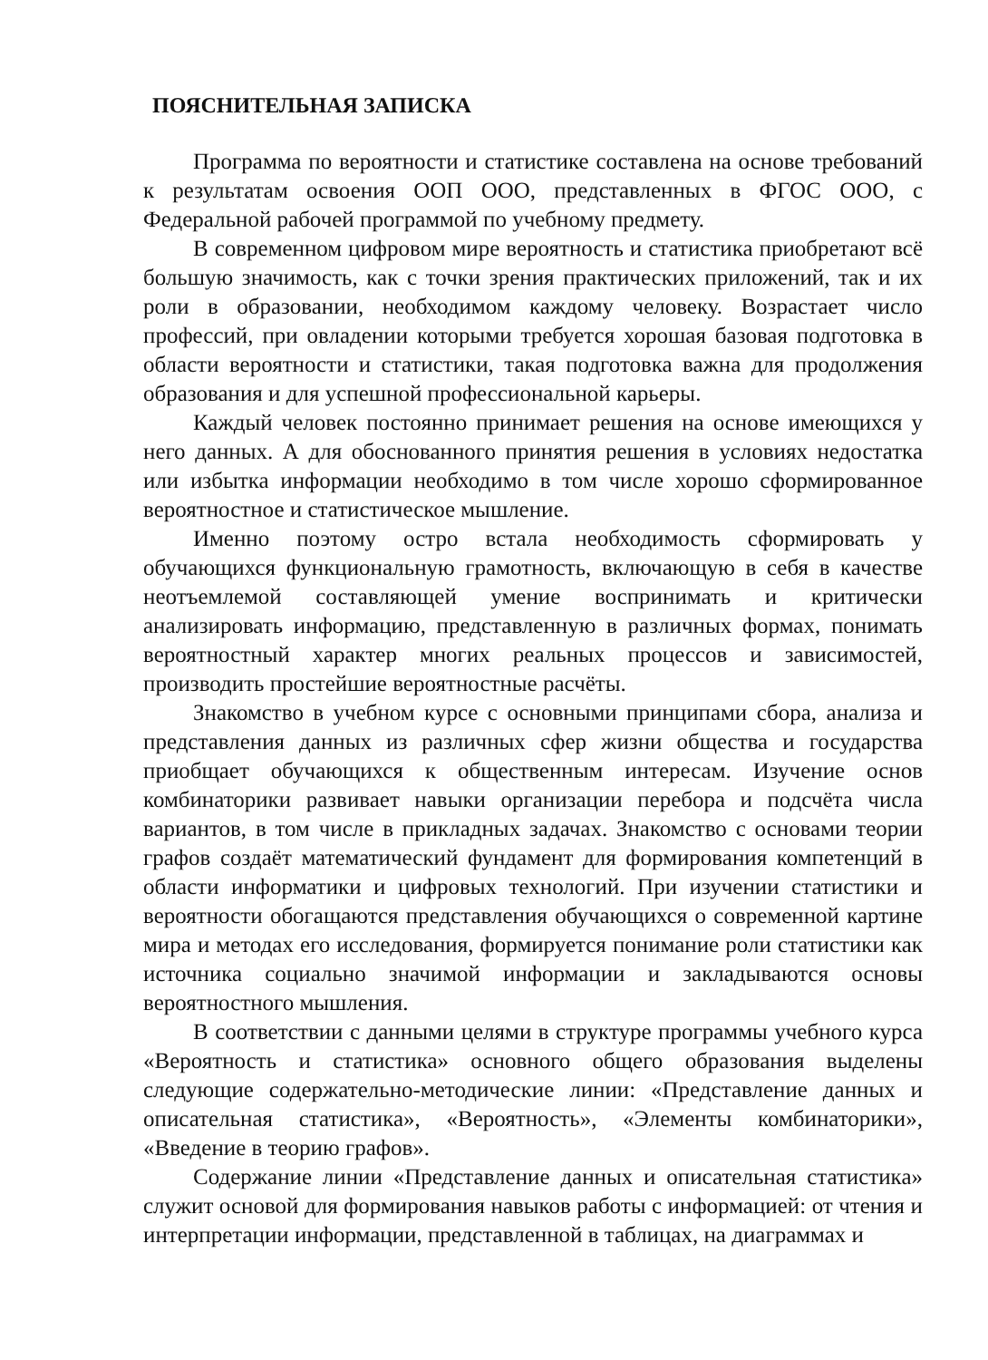ПОЯСНИТЕЛЬНАЯ ЗАПИСКА
Программа по вероятности и статистике составлена на основе требований к результатам освоения ООП ООО, представленных в ФГОС ООО, с Федеральной рабочей программой по учебному предмету.
В современном цифровом мире вероятность и статистика приобретают всё большую значимость, как с точки зрения практических приложений, так и их роли в образовании, необходимом каждому человеку. Возрастает число профессий, при овладении которыми требуется хорошая базовая подготовка в области вероятности и статистики, такая подготовка важна для продолжения образования и для успешной профессиональной карьеры.
Каждый человек постоянно принимает решения на основе имеющихся у него данных. А для обоснованного принятия решения в условиях недостатка или избытка информации необходимо в том числе хорошо сформированное вероятностное и статистическое мышление.
Именно поэтому остро встала необходимость сформировать у обучающихся функциональную грамотность, включающую в себя в качестве неотъемлемой составляющей умение воспринимать и критически анализировать информацию, представленную в различных формах, понимать вероятностный характер многих реальных процессов и зависимостей, производить простейшие вероятностные расчёты.
Знакомство в учебном курсе с основными принципами сбора, анализа и представления данных из различных сфер жизни общества и государства приобщает обучающихся к общественным интересам. Изучение основ комбинаторики развивает навыки организации перебора и подсчёта числа вариантов, в том числе в прикладных задачах. Знакомство с основами теории графов создаёт математический фундамент для формирования компетенций в области информатики и цифровых технологий. При изучении статистики и вероятности обогащаются представления обучающихся о современной картине мира и методах его исследования, формируется понимание роли статистики как источника социально значимой информации и закладываются основы вероятностного мышления.
В соответствии с данными целями в структуре программы учебного курса «Вероятность и статистика» основного общего образования выделены следующие содержательно-методические линии: «Представление данных и описательная статистика», «Вероятность», «Элементы комбинаторики», «Введение в теорию графов».
Содержание линии «Представление данных и описательная статистика» служит основой для формирования навыков работы с информацией: от чтения и интерпретации информации, представленной в таблицах, на диаграммах и